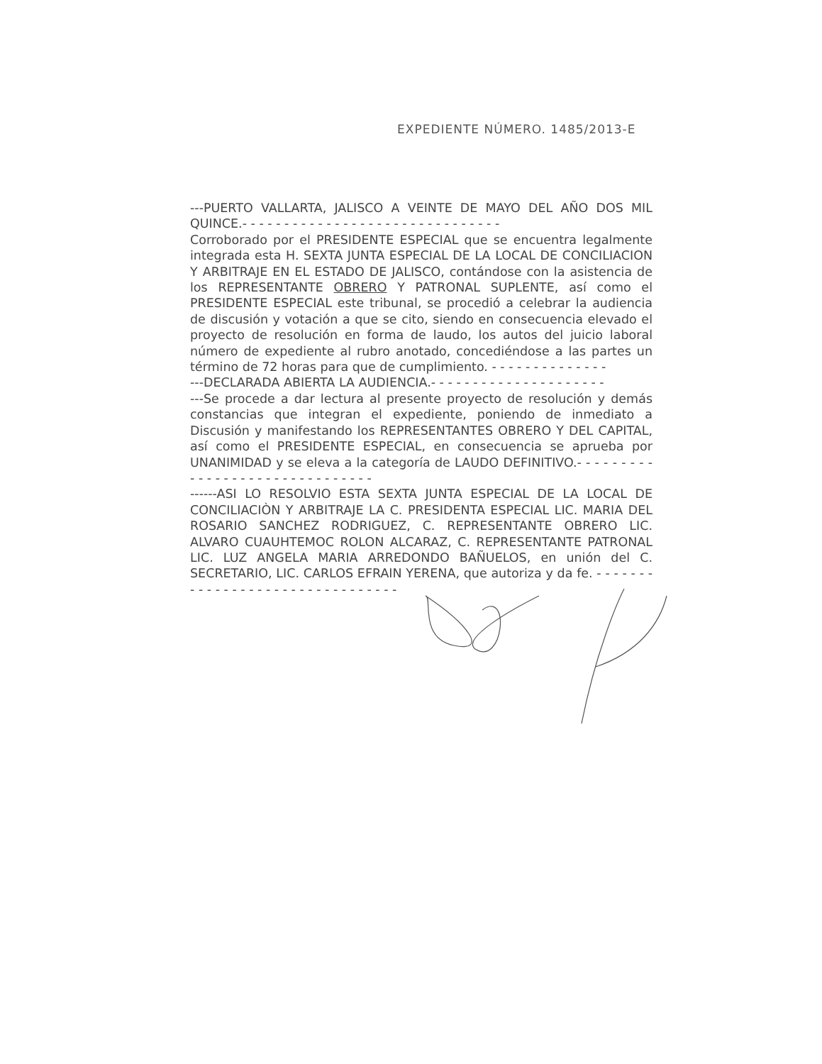EXPEDIENTE NÚMERO. 1485/2013-E
---PUERTO VALLARTA, JALISCO A VEINTE DE MAYO DEL AÑO DOS MIL QUINCE.- - - - - - - - - - - - - - - - - - - - - - - - - - - - - - -
Corroborado por el PRESIDENTE ESPECIAL que se encuentra legalmente integrada esta H. SEXTA JUNTA ESPECIAL DE LA LOCAL DE CONCILIACION Y ARBITRAJE EN EL ESTADO DE JALISCO, contándose con la asistencia de los REPRESENTANTE OBRERO Y PATRONAL SUPLENTE, así como el PRESIDENTE ESPECIAL este tribunal, se procedió a celebrar la audiencia de discusión y votación a que se cito, siendo en consecuencia elevado el proyecto de resolución en forma de laudo, los autos del juicio laboral número de expediente al rubro anotado, concediéndose a las partes un término de 72 horas para que de cumplimiento. - - - - - - - - - - - - - -
---DECLARADA ABIERTA LA AUDIENCIA.- - - - - - - - - - - - - - - - - - - - -
---Se procede a dar lectura al presente proyecto de resolución y demás constancias que integran el expediente, poniendo de inmediato a Discusión y manifestando los REPRESENTANTES OBRERO Y DEL CAPITAL, así como el PRESIDENTE ESPECIAL, en consecuencia se aprueba por UNANIMIDAD y se eleva a la categoría de LAUDO DEFINITIVO.- - - - - - - - - - - - - - - - - - - - - - - - - - - - - - -
------ASI LO RESOLVIO ESTA SEXTA JUNTA ESPECIAL DE LA LOCAL DE CONCILIACIÒN Y ARBITRAJE LA C. PRESIDENTA ESPECIAL LIC. MARIA DEL ROSARIO SANCHEZ RODRIGUEZ, C. REPRESENTANTE OBRERO LIC. ALVARO CUAUHTEMOC ROLON ALCARAZ, C. REPRESENTANTE PATRONAL LIC. LUZ ANGELA MARIA ARREDONDO BAÑUELOS, en unión del C. SECRETARIO, LIC. CARLOS EFRAIN YERENA, que autoriza y da fe. - - - - - - - - - - - - - - - - - - - - - - - - - - - - - - - -